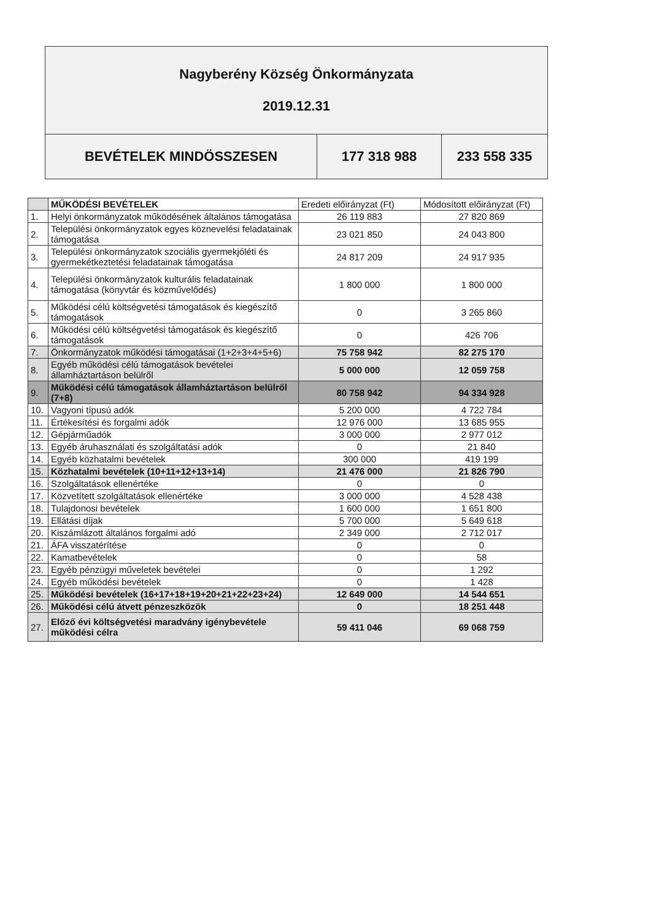| Nagyberény Község Önkormányzata 2019.12.31 | | |
| BEVÉTELEK MINDÖSSZESEN | 177 318 988 | 233 558 335 |
| | MŰKÖDÉSI BEVÉTELEK | Eredeti előirányzat (Ft) | Módosított előirányzat (Ft) |
| --- | --- | --- | --- |
| 1. | Helyi önkormányzatok működésének általános támogatása | 26 119 883 | 27 820 869 |
| 2. | Települési önkormányzatok egyes köznevelési feladatainak támogatása | 23 021 850 | 24 043 800 |
| 3. | Települési önkormányzatok szociális gyermekjóléti és gyermekétkeztetési feladatainak támogatása | 24 817 209 | 24 917 935 |
| 4. | Települési önkormányzatok kulturális feladatainak támogatása (könyvtár és közművelődés) | 1 800 000 | 1 800 000 |
| 5. | Működési célú költségvetési támogatások és kiegészítő támogatások | 0 | 3 265 860 |
| 6. | Működési célú költségvetési támogatások és kiegészítő támogatások | 0 | 426 706 |
| 7. | Önkormányzatok működési támogatásai (1+2+3+4+5+6) | 75 758 942 | 82 275 170 |
| 8. | Egyéb működési célú támogatások bevételei államháztartáson belülről | 5 000 000 | 12 059 758 |
| 9. | Működési célú támogatások államháztartáson belülről (7+8) | 80 758 942 | 94 334 928 |
| 10. | Vagyoni típusú adók | 5 200 000 | 4 722 784 |
| 11. | Értékesítési és forgalmi adók | 12 976 000 | 13 685 955 |
| 12. | Gépjárműadók | 3 000 000 | 2 977 012 |
| 13. | Egyéb áruhasználati és szolgáltatási adók | 0 | 21 840 |
| 14. | Egyéb közhatalmi bevételek | 300 000 | 419 199 |
| 15. | Közhatalmi bevételek (10+11+12+13+14) | 21 476 000 | 21 826 790 |
| 16. | Szolgáltatások ellenértéke | 0 | 0 |
| 17. | Közvetített szolgáltatások ellenértéke | 3 000 000 | 4 528 438 |
| 18. | Tulajdonosi bevételek | 1 600 000 | 1 651 800 |
| 19. | Ellátási díjak | 5 700 000 | 5 649 618 |
| 20. | Kiszámlázott általános forgalmi adó | 2 349 000 | 2 712 017 |
| 21. | ÁFA visszatérítése | 0 | 0 |
| 22. | Kamatbevételek | 0 | 58 |
| 23. | Egyéb pénzügyi műveletek bevételei | 0 | 1 292 |
| 24. | Egyéb működési bevételek | 0 | 1 428 |
| 25. | Működési bevételek (16+17+18+19+20+21+22+23+24) | 12 649 000 | 14 544 651 |
| 26. | Működési célú átvett pénzeszközök | 0 | 18 251 448 |
| 27. | Előző évi költségvetési maradvány igénybevétele működési célra | 59 411 046 | 69 068 759 |